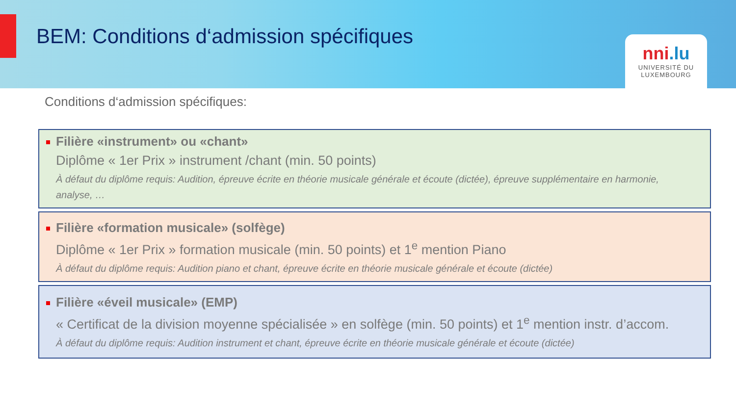BEM: Conditions d‘admission spécifiques
nni.lu
UNIVERSITÉ DU
LUXEMBOURG
Conditions d‘admission spécifiques:
Filière «instrument» ou «chant»
Diplôme « 1er Prix » instrument /chant (min. 50 points)
À défaut du diplôme requis: Audition, épreuve écrite en théorie musicale générale et écoute (dictée), épreuve supplémentaire en harmonie, analyse, …
Filière «formation musicale» (solfège)
Diplôme « 1er Prix » formation musicale (min. 50 points) et 1<sup>e</sup> mention Piano
À défaut du diplôme requis: Audition piano et chant, épreuve écrite en théorie musicale générale et écoute (dictée)
Filière «éveil musicale» (EMP)
« Certificat de la division moyenne spécialisée » en solfège (min. 50 points) et 1<sup>e</sup> mention instr. d’accom.
À défaut du diplôme requis: Audition instrument et chant, épreuve écrite en théorie musicale générale et écoute (dictée)